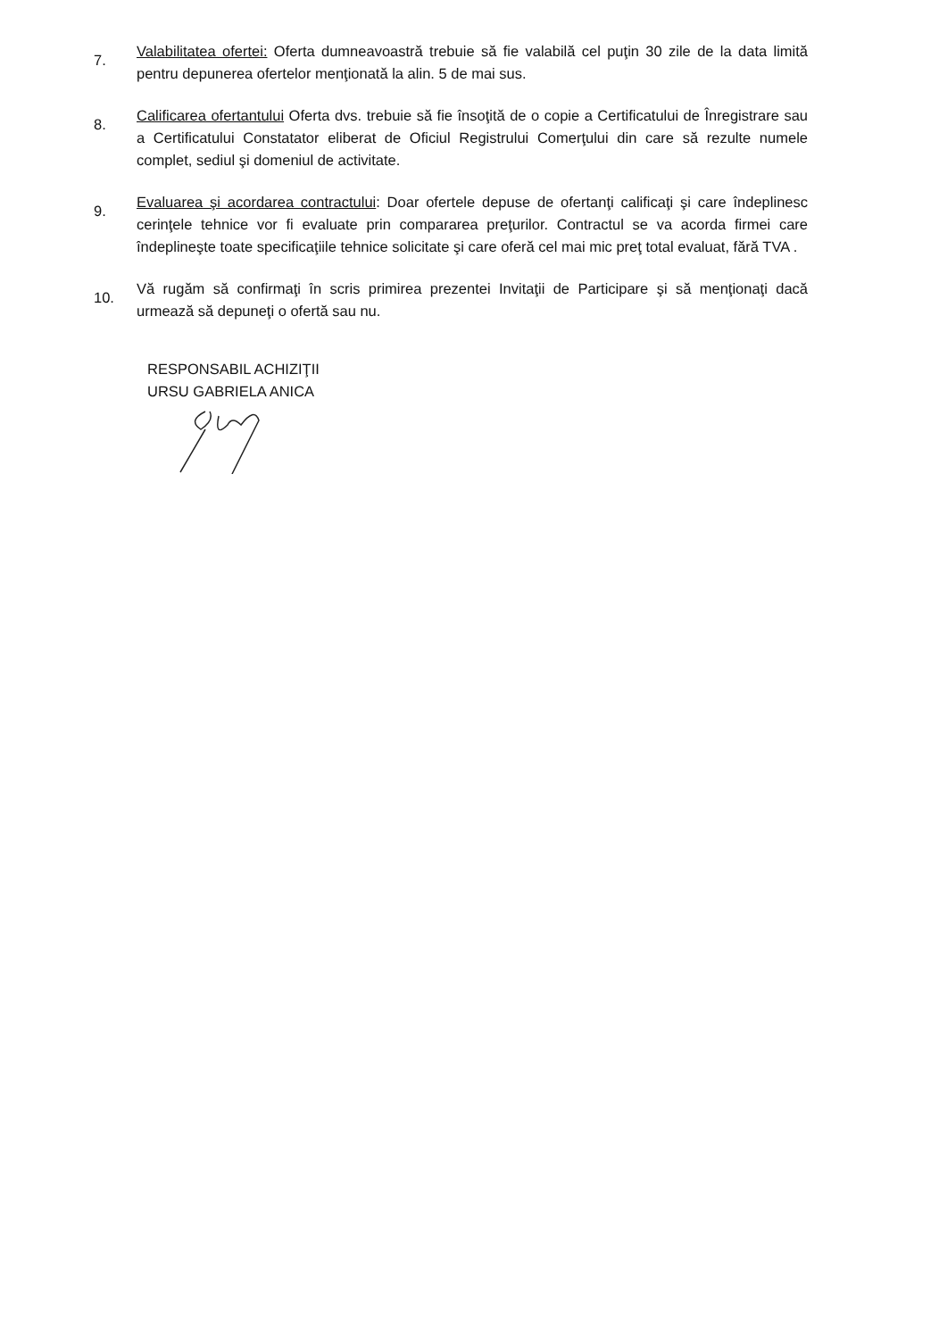7.
Valabilitatea ofertei: Oferta dumneavoastră trebuie să fie valabilă cel puţin 30 zile de la data limită pentru depunerea ofertelor menţionată la alin. 5 de mai sus.
8.
Calificarea ofertantului Oferta dvs. trebuie să fie însoţită de o copie a Certificatului de Înregistrare sau a Certificatului Constatator eliberat de Oficiul Registrului Comerţului din care să rezulte numele complet, sediul şi domeniul de activitate.
9.
Evaluarea şi acordarea contractului: Doar ofertele depuse de ofertanţi calificaţi şi care îndeplinesc cerinţele tehnice vor fi evaluate prin compararea preţurilor. Contractul se va acorda firmei care îndeplineşte toate specificaţiile tehnice solicitate şi care oferă cel mai mic preţ total evaluat, fără TVA .
10.
Vă rugăm să confirmaţi în scris primirea prezentei Invitaţii de Participare şi să menţionaţi dacă urmează să depuneţi o ofertă sau nu.
RESPONSABIL ACHIZIŢII
URSU GABRIELA ANICA